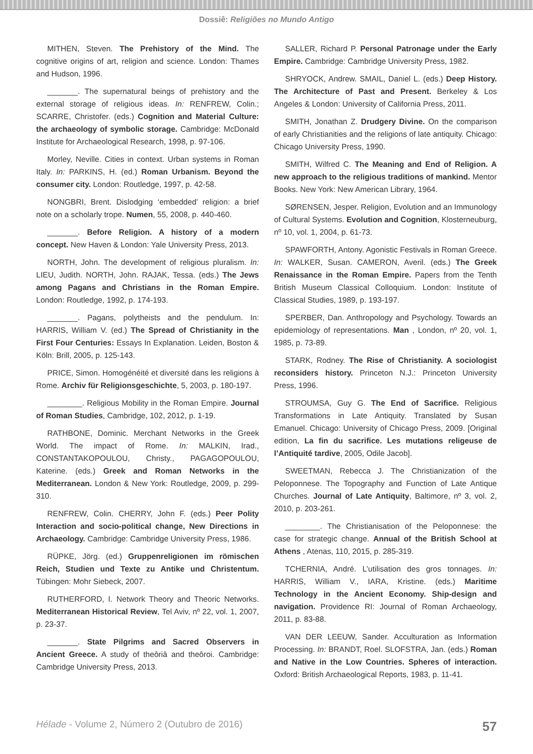Dossiê: Religiões no Mundo Antigo
MITHEN, Steven. The Prehistory of the Mind. The cognitive origins of art, religion and science. London: Thames and Hudson, 1996.
_______. The supernatural beings of prehistory and the external storage of religious ideas. In: RENFREW, Colin.; SCARRE, Christofer. (eds.) Cognition and Material Culture: the archaeology of symbolic storage. Cambridge: McDonald Institute for Archaeological Research, 1998, p. 97-106.
Morley, Neville. Cities in context. Urban systems in Roman Italy. In: PARKINS, H. (ed.) Roman Urbanism. Beyond the consumer city. London: Routledge, 1997, p. 42-58.
NONGBRI, Brent. Dislodging ‘embedded’ religion: a brief note on a scholarly trope. Numen, 55, 2008, p. 440-460.
_______. Before Religion. A history of a modern concept. New Haven & London: Yale University Press, 2013.
NORTH, John. The development of religious pluralism. In: LIEU, Judith. NORTH, John. RAJAK, Tessa. (eds.) The Jews among Pagans and Christians in the Roman Empire. London: Routledge, 1992, p. 174-193.
_______. Pagans, polytheists and the pendulum. In: HARRIS, William V. (ed.) The Spread of Christianity in the First Four Centuries: Essays In Explanation. Leiden, Boston & Köln: Brill, 2005, p. 125-143.
PRICE, Simon. Homogénéité et diversité dans les religions à Rome. Archiv für Religionsgeschichte, 5, 2003, p. 180-197.
________. Religious Mobility in the Roman Empire. Journal of Roman Studies, Cambridge, 102, 2012, p. 1-19.
RATHBONE, Dominic. Merchant Networks in the Greek World. The impact of Rome. In: MALKIN, Irad., CONSTANTAKOPOULOU, Christy., PAGAGOPOULOU, Katerine. (eds.) Greek and Roman Networks in the Mediterranean. London & New York: Routledge, 2009, p. 299-310.
RENFREW, Colin. CHERRY, John F. (eds.) Peer Polity Interaction and socio-political change, New Directions in Archaeology. Cambridge: Cambridge University Press, 1986.
RÜPKE, Jörg. (ed.) Gruppenreligionen im römischen Reich, Studien und Texte zu Antike und Christentum. Tübingen: Mohr Siebeck, 2007.
RUTHERFORD, I. Network Theory and Theoric Networks. Mediterranean Historical Review, Tel Aviv, nº 22, vol. 1, 2007, p. 23-37.
_______. State Pilgrims and Sacred Observers in Ancient Greece. A study of theôriâ and theôroi. Cambridge: Cambridge University Press, 2013.
SALLER, Richard P. Personal Patronage under the Early Empire. Cambridge: Cambridge University Press, 1982.
SHRYOCK, Andrew. SMAIL, Daniel L. (eds.) Deep History. The Architecture of Past and Present. Berkeley & Los Angeles & London: University of California Press, 2011.
SMITH, Jonathan Z. Drudgery Divine. On the comparison of early Christianities and the religions of late antiquity. Chicago: Chicago University Press, 1990.
SMITH, Wilfred C. The Meaning and End of Religion. A new approach to the religious traditions of mankind. Mentor Books. New York: New American Library, 1964.
SØRENSEN, Jesper. Religion, Evolution and an Immunology of Cultural Systems. Evolution and Cognition, Klosterneuburg, nº 10, vol. 1, 2004, p. 61-73.
SPAWFORTH, Antony. Agonistic Festivals in Roman Greece. In: WALKER, Susan. CAMERON, Averil. (eds.) The Greek Renaissance in the Roman Empire. Papers from the Tenth British Museum Classical Colloquium. London: Institute of Classical Studies, 1989, p. 193-197.
SPERBER, Dan. Anthropology and Psychology. Towards an epidemiology of representations. Man , London, nº 20, vol. 1, 1985, p. 73-89.
STARK, Rodney. The Rise of Christianity. A sociologist reconsiders history. Princeton N.J.: Princeton University Press, 1996.
STROUMSA, Guy G. The End of Sacrifice. Religious Transformations in Late Antiquity. Translated by Susan Emanuel. Chicago: University of Chicago Press, 2009. [Original edition, La fin du sacrifice. Les mutations religeuse de l’Antiquité tardive, 2005, Odile Jacob].
SWEETMAN, Rebecca J. The Christianization of the Peloponnese. The Topography and Function of Late Antique Churches. Journal of Late Antiquity, Baltimore, nº 3, vol. 2, 2010, p. 203-261.
________. The Christianisation of the Peloponnese: the case for strategic change. Annual of the British School at Athens , Atenas, 110, 2015, p. 285-319.
TCHERNIA, André. L’utilisation des gros tonnages. In: HARRIS, William V., IARA, Kristine. (eds.) Maritime Technology in the Ancient Economy. Ship-design and navigation. Providence RI: Journal of Roman Archaeology, 2011, p. 83-88.
VAN DER LEEUW, Sander. Acculturation as Information Processing. In: BRANDT, Roel. SLOFSTRA, Jan. (eds.) Roman and Native in the Low Countries. Spheres of interaction. Oxford: British Archaeological Reports, 1983, p. 11-41.
Hélade - Volume 2, Número 2 (Outubro de 2016) 57